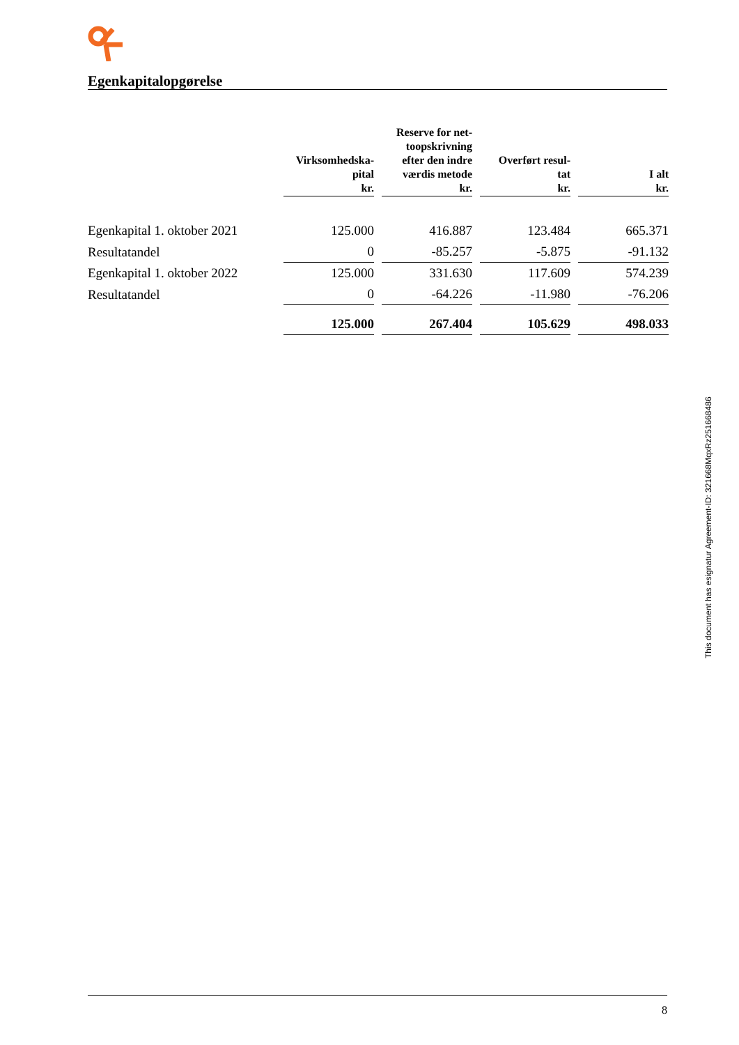Egenkapitalopgørelse
| | Virksomhedska- pital kr. | Reserve for net- toopskrivning efter den indre værdis metode kr. | Overført resul- tat kr. | I alt kr. |
| --- | --- | --- | --- | --- |
| Egenkapital 1. oktober 2021 | 125.000 | 416.887 | 123.484 | 665.371 |
| Resultatandel | 0 | -85.257 | -5.875 | -91.132 |
| Egenkapital 1. oktober 2022 | 125.000 | 331.630 | 117.609 | 574.239 |
| Resultatandel | 0 | -64.226 | -11.980 | -76.206 |
| | 125.000 | 267.404 | 105.629 | 498.033 |
This document has esignatur Agreement-ID: 321668MqxRz251668486
8